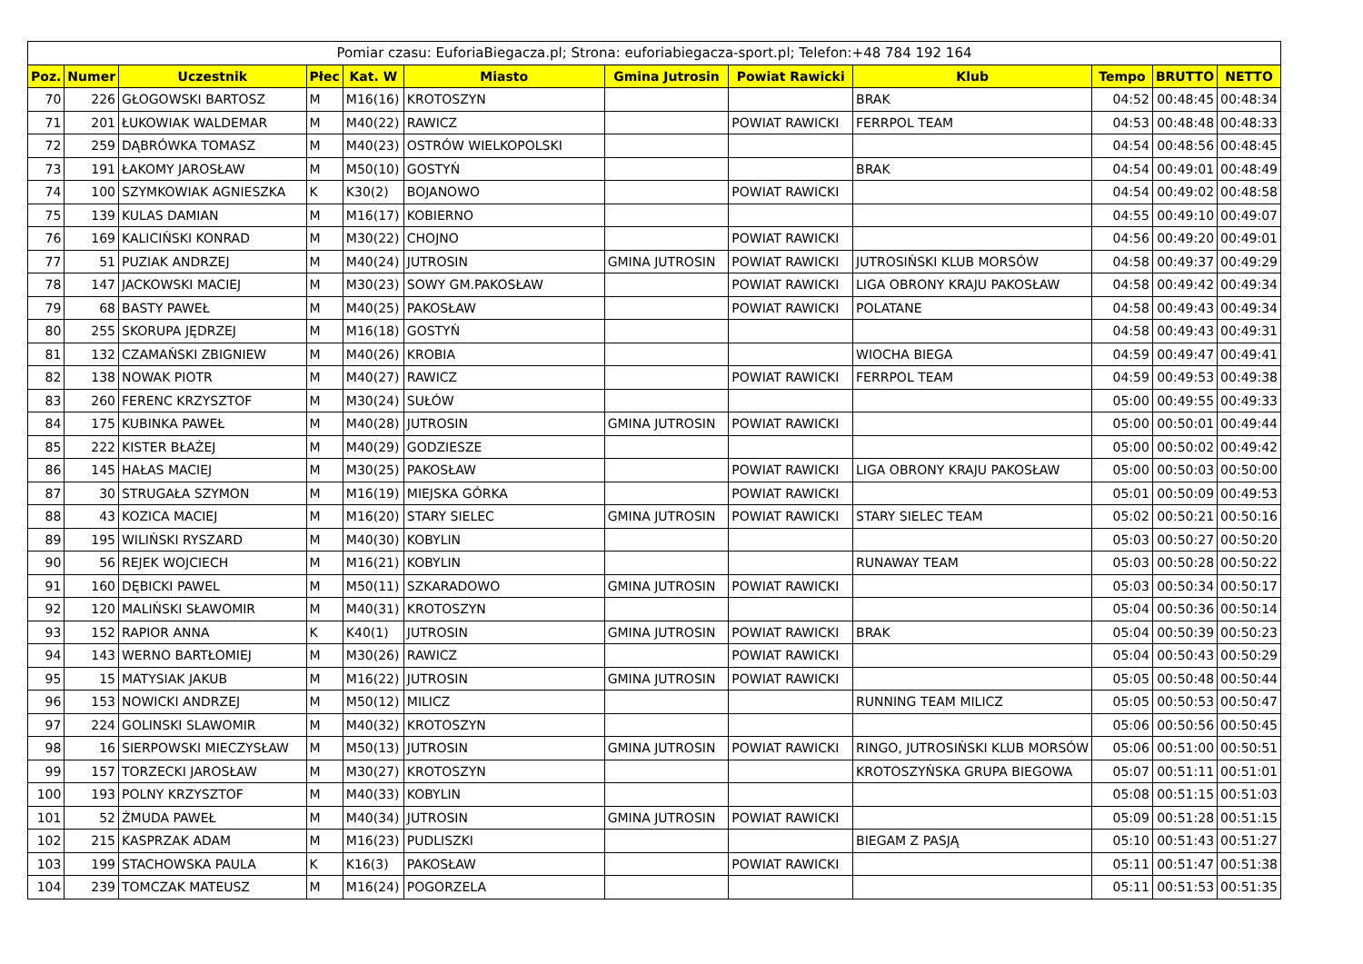| Pomiar czasu: EuforiaBiegacza.pl; Strona: euforiabiegacza-sport.pl; Telefon:+48 784 192 164 | | | | | | | | | | | |
| Poz. | Numer | Uczestnik | Płec | Kat. W | Miasto | Gmina Jutrosin | Powiat Rawicki | Klub | Tempo | BRUTTO | NETTO |
| 70 | 226 | GŁOGOWSKI BARTOSZ | M | M16(16) | KROTOSZYN | | | BRAK | 04:52 | 00:48:45 | 00:48:34 |
| 71 | 201 | ŁUKOWIAK WALDEMAR | M | M40(22) | RAWICZ | | POWIAT RAWICKI | FERRPOL TEAM | 04:53 | 00:48:48 | 00:48:33 |
| 72 | 259 | DĄBRÓWKA TOMASZ | M | M40(23) | OSTRÓW WIELKOPOLSKI | | | | 04:54 | 00:48:56 | 00:48:45 |
| 73 | 191 | ŁAKOMY JAROSŁAW | M | M50(10) | GOSTYŃ | | | BRAK | 04:54 | 00:49:01 | 00:48:49 |
| 74 | 100 | SZYMKOWIAK AGNIESZKA | K | K30(2) | BOJANOWO | | POWIAT RAWICKI | | 04:54 | 00:49:02 | 00:48:58 |
| 75 | 139 | KULAS DAMIAN | M | M16(17) | KOBIERNO | | | | 04:55 | 00:49:10 | 00:49:07 |
| 76 | 169 | KALICIŃSKI KONRAD | M | M30(22) | CHOJNO | | POWIAT RAWICKI | | 04:56 | 00:49:20 | 00:49:01 |
| 77 | 51 | PUZIAK ANDRZEJ | M | M40(24) | JUTROSIN | GMINA JUTROSIN | POWIAT RAWICKI | JUTROSIŃSKI KLUB MORSÓW | 04:58 | 00:49:37 | 00:49:29 |
| 78 | 147 | JACKOWSKI MACIEJ | M | M30(23) | SOWY GM.PAKOSŁAW | | POWIAT RAWICKI | LIGA OBRONY KRAJU PAKOSŁAW | 04:58 | 00:49:42 | 00:49:34 |
| 79 | 68 | BASTY PAWEŁ | M | M40(25) | PAKOSŁAW | | POWIAT RAWICKI | POLATANE | 04:58 | 00:49:43 | 00:49:34 |
| 80 | 255 | SKORUPA JĘDRZEJ | M | M16(18) | GOSTYŃ | | | | 04:58 | 00:49:43 | 00:49:31 |
| 81 | 132 | CZAMAŃSKI ZBIGNIEW | M | M40(26) | KROBIA | | | WIOCHA BIEGA | 04:59 | 00:49:47 | 00:49:41 |
| 82 | 138 | NOWAK PIOTR | M | M40(27) | RAWICZ | | POWIAT RAWICKI | FERRPOL TEAM | 04:59 | 00:49:53 | 00:49:38 |
| 83 | 260 | FERENC KRZYSZTOF | M | M30(24) | SUŁÓW | | | | 05:00 | 00:49:55 | 00:49:33 |
| 84 | 175 | KUBINKA PAWEŁ | M | M40(28) | JUTROSIN | GMINA JUTROSIN | POWIAT RAWICKI | | 05:00 | 00:50:01 | 00:49:44 |
| 85 | 222 | KISTER BŁAŻEJ | M | M40(29) | GODZIESZE | | | | 05:00 | 00:50:02 | 00:49:42 |
| 86 | 145 | HAŁAS MACIEJ | M | M30(25) | PAKOSŁAW | | POWIAT RAWICKI | LIGA OBRONY KRAJU PAKOSŁAW | 05:00 | 00:50:03 | 00:50:00 |
| 87 | 30 | STRUGAŁA SZYMON | M | M16(19) | MIEJSKA GÓRKA | | POWIAT RAWICKI | | 05:01 | 00:50:09 | 00:49:53 |
| 88 | 43 | KOZICA MACIEJ | M | M16(20) | STARY SIELEC | GMINA JUTROSIN | POWIAT RAWICKI | STARY SIELEC TEAM | 05:02 | 00:50:21 | 00:50:16 |
| 89 | 195 | WILIŃSKI RYSZARD | M | M40(30) | KOBYLIN | | | | 05:03 | 00:50:27 | 00:50:20 |
| 90 | 56 | REJEK WOJCIECH | M | M16(21) | KOBYLIN | | | RUNAWAY TEAM | 05:03 | 00:50:28 | 00:50:22 |
| 91 | 160 | DĘBICKI PAWEL | M | M50(11) | SZKARADOWO | GMINA JUTROSIN | POWIAT RAWICKI | | 05:03 | 00:50:34 | 00:50:17 |
| 92 | 120 | MALIŃSKI SŁAWOMIR | M | M40(31) | KROTOSZYN | | | | 05:04 | 00:50:36 | 00:50:14 |
| 93 | 152 | RAPIOR ANNA | K | K40(1) | JUTROSIN | GMINA JUTROSIN | POWIAT RAWICKI | BRAK | 05:04 | 00:50:39 | 00:50:23 |
| 94 | 143 | WERNO BARTŁOMIEJ | M | M30(26) | RAWICZ | | POWIAT RAWICKI | | 05:04 | 00:50:43 | 00:50:29 |
| 95 | 15 | MATYSIAK JAKUB | M | M16(22) | JUTROSIN | GMINA JUTROSIN | POWIAT RAWICKI | | 05:05 | 00:50:48 | 00:50:44 |
| 96 | 153 | NOWICKI ANDRZEJ | M | M50(12) | MILICZ | | | RUNNING TEAM MILICZ | 05:05 | 00:50:53 | 00:50:47 |
| 97 | 224 | GOLINSKI SLAWOMIR | M | M40(32) | KROTOSZYN | | | | 05:06 | 00:50:56 | 00:50:45 |
| 98 | 16 | SIERPOWSKI MIECZYSŁAW | M | M50(13) | JUTROSIN | GMINA JUTROSIN | POWIAT RAWICKI | RINGO, JUTROSIŃSKI KLUB MORSÓW | 05:06 | 00:51:00 | 00:50:51 |
| 99 | 157 | TORZECKI JAROSŁAW | M | M30(27) | KROTOSZYN | | | KROTOSZYŃSKA GRUPA BIEGOWA | 05:07 | 00:51:11 | 00:51:01 |
| 100 | 193 | POLNY KRZYSZTOF | M | M40(33) | KOBYLIN | | | | 05:08 | 00:51:15 | 00:51:03 |
| 101 | 52 | ŻMUDA PAWEŁ | M | M40(34) | JUTROSIN | GMINA JUTROSIN | POWIAT RAWICKI | | 05:09 | 00:51:28 | 00:51:15 |
| 102 | 215 | KASPRZAK ADAM | M | M16(23) | PUDLISZKI | | | BIEGAM Z PASJĄ | 05:10 | 00:51:43 | 00:51:27 |
| 103 | 199 | STACHOWSKA PAULA | K | K16(3) | PAKOSŁAW | | POWIAT RAWICKI | | 05:11 | 00:51:47 | 00:51:38 |
| 104 | 239 | TOMCZAK MATEUSZ | M | M16(24) | POGORZELA | | | | 05:11 | 00:51:53 | 00:51:35 |